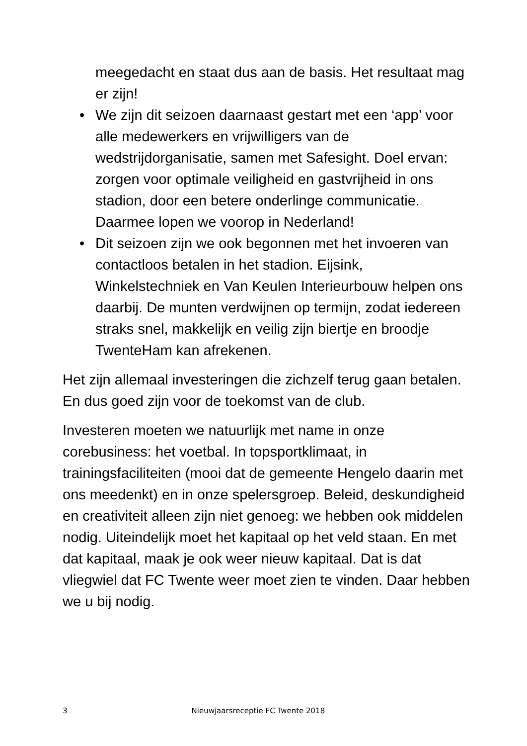meegedacht en staat dus aan de basis. Het resultaat mag er zijn!
• We zijn dit seizoen daarnaast gestart met een ‘app’ voor alle medewerkers en vrijwilligers van de wedstrijdorganisatie, samen met Safesight. Doel ervan: zorgen voor optimale veiligheid en gastvrijheid in ons stadion, door een betere onderlinge communicatie. Daarmee lopen we voorop in Nederland!
• Dit seizoen zijn we ook begonnen met het invoeren van contactloos betalen in het stadion. Eijsink, Winkelstechniek en Van Keulen Interieurbouw helpen ons daarbij. De munten verdwijnen op termijn, zodat iedereen straks snel, makkelijk en veilig zijn biertje en broodje TwenteHam kan afrekenen.
Het zijn allemaal investeringen die zichzelf terug gaan betalen. En dus goed zijn voor de toekomst van de club.
Investeren moeten we natuurlijk met name in onze corebusiness: het voetbal. In topsportklimaat, in trainingsfaciliteiten (mooi dat de gemeente Hengelo daarin met ons meedenkt) en in onze spelersgroep. Beleid, deskundigheid en creativiteit alleen zijn niet genoeg: we hebben ook middelen nodig. Uiteindelijk moet het kapitaal op het veld staan. En met dat kapitaal, maak je ook weer nieuw kapitaal. Dat is dat vliegwiel dat FC Twente weer moet zien te vinden. Daar hebben we u bij nodig.
3 Nieuwjaarsreceptie FC Twente 2018